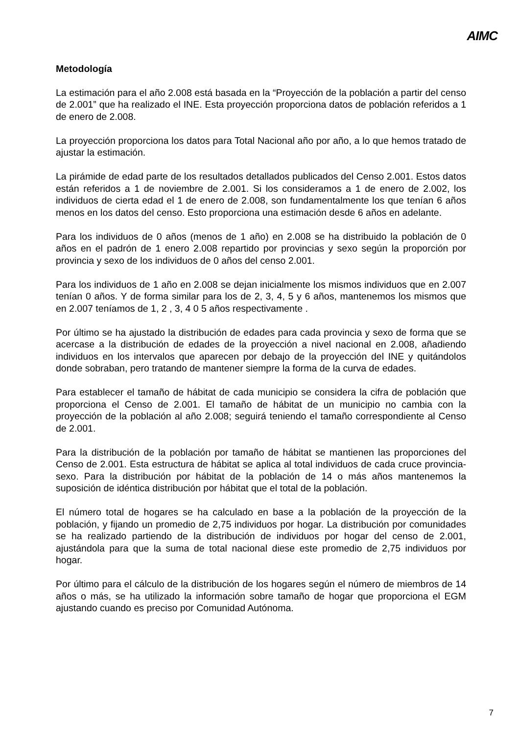AIMC
Metodología
La estimación para el año 2.008 está basada en la “Proyección de la población a partir del censo de 2.001” que ha realizado el INE. Esta proyección proporciona datos de población referidos a 1 de enero de 2.008.
La proyección proporciona los datos para Total Nacional año por año, a lo que hemos tratado de ajustar la estimación.
La pirámide de edad parte de los resultados detallados publicados del Censo 2.001. Estos datos están referidos a 1 de noviembre de 2.001. Si los consideramos a 1 de enero de 2.002, los individuos de cierta edad el 1 de enero de 2.008, son fundamentalmente los que tenían 6 años menos en los datos del censo. Esto proporciona una estimación desde 6 años en adelante.
Para los individuos de 0 años (menos de 1 año) en 2.008 se ha distribuido la población de 0 años en el padrón de 1 enero 2.008 repartido por provincias y sexo según la proporción por provincia y sexo de los individuos de 0 años del censo 2.001.
Para los individuos de 1 año en 2.008 se dejan inicialmente los mismos individuos que en 2.007 tenían 0 años. Y de forma similar para los de 2, 3, 4, 5 y 6 años, mantenemos los mismos que en 2.007 teníamos de 1, 2 , 3, 4 0 5 años respectivamente .
Por último se ha ajustado la distribución de edades para cada provincia y sexo de forma que se acercase a la distribución de edades de la proyección a nivel nacional en 2.008, añadiendo individuos en los intervalos que aparecen por debajo de la proyección del INE y quitándolos donde sobraban, pero tratando de mantener siempre la forma de la curva de edades.
Para establecer el tamaño de hábitat de cada municipio se considera la cifra de población que proporciona el Censo de 2.001. El tamaño de hábitat de un municipio no cambia con la proyección de la población al año 2.008; seguirá teniendo el tamaño correspondiente al Censo de 2.001.
Para la distribución de la población por tamaño de hábitat se mantienen las proporciones del Censo de 2.001. Esta estructura de hábitat se aplica al total individuos de cada cruce provincia-sexo. Para la distribución por hábitat de la población de 14 o más años mantenemos la suposición de idéntica distribución por hábitat que el total de la población.
El número total de hogares se ha calculado en base a la población de la proyección de la población, y fijando un promedio de 2,75 individuos por hogar. La distribución por comunidades se ha realizado partiendo de la distribución de individuos por hogar del censo de 2.001, ajustándola para que la suma de total nacional diese este promedio de 2,75 individuos por hogar.
Por último para el cálculo de la distribución de los hogares según el número de miembros de 14 años o más, se ha utilizado la información sobre tamaño de hogar que proporciona el EGM ajustando cuando es preciso por Comunidad Autónoma.
7